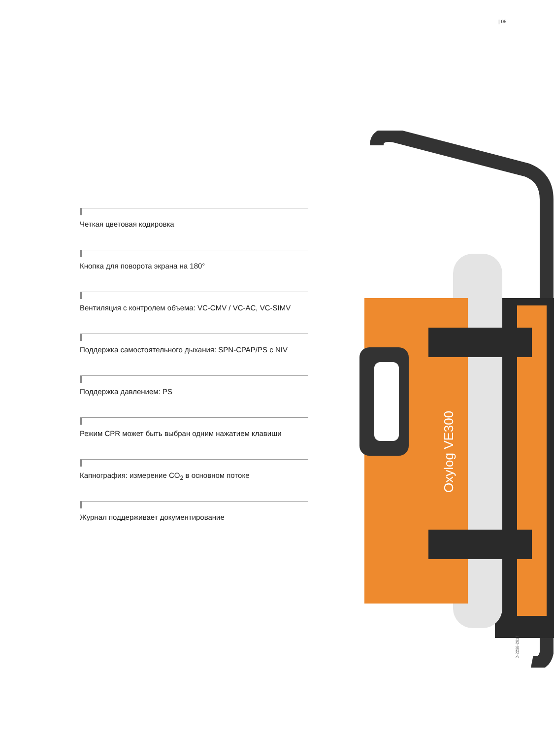| 05
Четкая цветовая кодировка
Кнопка для поворота экрана на 180°
Вентиляция с контролем объема: VC-CMV / VC-AC, VC-SIMV
Поддержка самостоятельного дыхания: SPN-CPAP/PS с NIV
Поддержка давлением: PS
Режим CPR может быть выбран одним нажатием клавиши
Капнография: измерение CO<sub>2</sub> в основном потоке
Журнал поддерживает документирование
Oxylog VE300
D-2238-2017